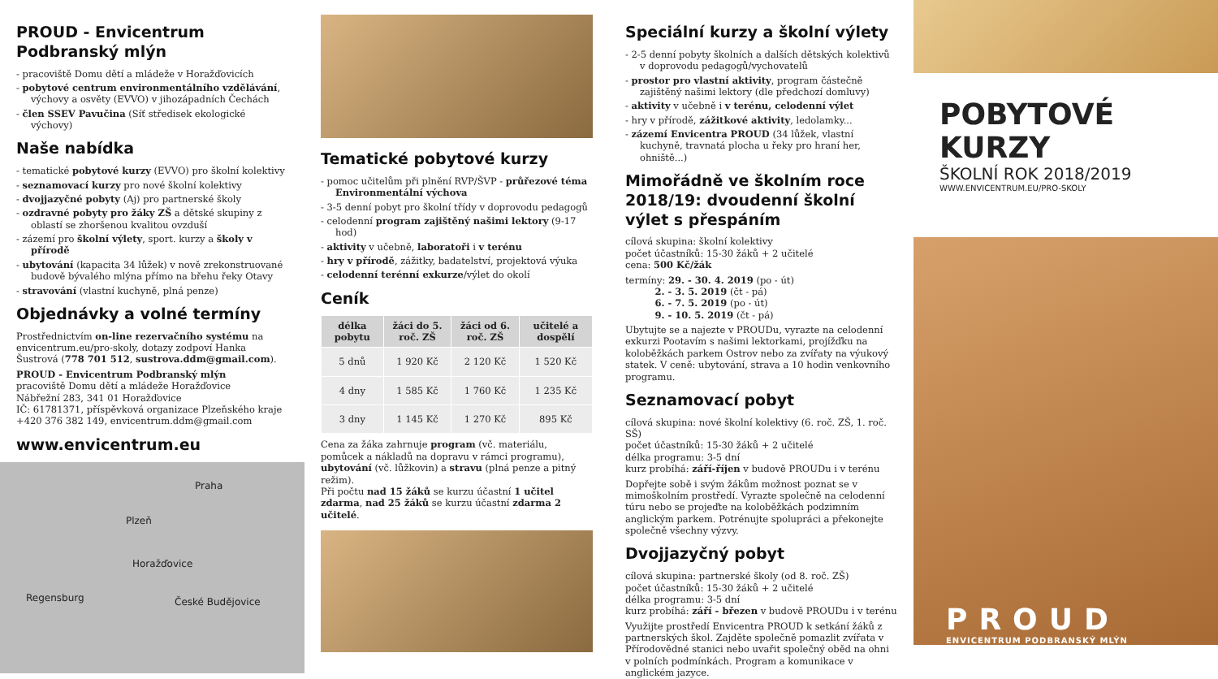PROUD - Envicentrum Podbranský mlýn
- pracoviště Domu dětí a mládeže v Horažďovicích
- pobytové centrum environmentálního vzdělávání, výchovy a osvěty (EVVO) v jihozápadních Čechách
- člen SSEV Pavučina (Síť středisek ekologické výchovy)
Naše nabídka
- tematické pobytové kurzy (EVVO) pro školní kolektivy
- seznamovací kurzy pro nové školní kolektivy
- dvojjazyčné pobyty (Aj) pro partnerské školy
- ozdravné pobyty pro žáky ZŠ a dětské skupiny z oblastí se zhoršenou kvalitou ovzduší
- zázemí pro školní výlety, sport. kurzy a školy v přírodě
- ubytování (kapacita 34 lůžek) v nově zrekonstruované budově bývalého mlýna přímo na břehu řeky Otavy
- stravování (vlastní kuchyně, plná penze)
Objednávky a volné termíny
Prostřednictvím on-line rezervačního systému na envicentrum.eu/pro-skoly, dotazy zodpoví Hanka Šustrová (778 701 512, sustrova.ddm@gmail.com).
PROUD - Envicentrum Podbranský mlýn
pracoviště Domu dětí a mládeže Horažďovice
Nábřežní 283, 341 01 Horažďovice
IČ: 61781371, příspěvková organizace Plzeňského kraje
+420 376 382 149, envicentrum.ddm@gmail.com
www.envicentrum.eu
Praha
Plzeň
Horažďovice
Regensburg České Budějovice
Tematické pobytové kurzy
- pomoc učitelům při plnění RVP/ŠVP - průřezové téma Environmentální výchova
- 3-5 denní pobyt pro školní třídy v doprovodu pedagogů
- celodenní program zajištěný našimi lektory (9-17 hod)
- aktivity v učebně, laboratoři i v terénu
- hry v přírodě, zážitky, badatelství, projektová výuka
- celodenní terénní exkurze/výlet do okolí
Ceník
| délka pobytu | žáci do 5. roč. ZŠ | žáci od 6. roč. ZŠ | učitelé a dospělí |
| --- | --- | --- | --- |
| 5 dnů | 1 920 Kč | 2 120 Kč | 1 520 Kč |
| 4 dny | 1 585 Kč | 1 760 Kč | 1 235 Kč |
| 3 dny | 1 145 Kč | 1 270 Kč | 895 Kč |
Cena za žáka zahrnuje program (vč. materiálu, pomůcek a nákladů na dopravu v rámci programu), ubytování (vč. lůžkovin) a stravu (plná penze a pitný režim).
Při počtu nad 15 žáků se kurzu účastní 1 učitel zdarma, nad 25 žáků se kurzu účastní zdarma 2 učitelé.
Speciální kurzy a školní výlety
- 2-5 denní pobyty školních a dalších dětských kolektivů v doprovodu pedagogů/vychovatelů
- prostor pro vlastní aktivity, program částečně zajištěný našimi lektory (dle předchozí domluvy)
- aktivity v učebně i v terénu, celodenní výlet
- hry v přírodě, zážitkové aktivity, ledolamky...
- zázemí Envicentra PROUD (34 lůžek, vlastní kuchyně, travnatá plocha u řeky pro hraní her, ohniště...)
Mimořádně ve školním roce 2018/19: dvoudenní školní výlet s přespáním
cílová skupina: školní kolektivy
počet účastníků: 15-30 žáků + 2 učitelé
cena: 500 Kč/žák
termíny: 29. - 30. 4. 2019 (po - út)
2. - 3. 5. 2019 (čt - pá)
6. - 7. 5. 2019 (po - út)
9. - 10. 5. 2019 (čt - pá)
Ubytujte se a najezte v PROUDu, vyrazte na celodenní exkurzi Pootavím s našimi lektorkami, projížďku na koloběžkách parkem Ostrov nebo za zvířaty na výukový statek. V ceně: ubytování, strava a 10 hodin venkovního programu.
Seznamovací pobyt
cílová skupina: nové školní kolektivy (6. roč. ZŠ, 1. roč. SŠ)
počet účastníků: 15-30 žáků + 2 učitelé
délka programu: 3-5 dní
kurz probíhá: září-říjen v budově PROUDu i v terénu
Dopřejte sobě i svým žákům možnost poznat se v mimoškolním prostředí. Vyrazte společně na celodenní túru nebo se projeďte na koloběžkách podzimním anglickým parkem. Potrénujte spolupráci a překonejte společně všechny výzvy.
Dvojjazyčný pobyt
cílová skupina: partnerské školy (od 8. roč. ZŠ)
počet účastníků: 15-30 žáků + 2 učitelé
délka programu: 3-5 dní
kurz probíhá: září - březen v budově PROUDu i v terénu
Využijte prostředí Envicentra PROUD k setkání žáků z partnerských škol. Zajděte společně pomazlit zvířata v Přírodovědné stanici nebo uvařit společný oběd na ohni v polních podmínkách. Program a komunikace v anglickém jazyce.
POBYTOVÉ KURZY
ŠKOLNÍ ROK 2018/2019
WWW.ENVICENTRUM.EU/PRO-SKOLY
PROUD
ENVICENTRUM PODBRANSKÝ MLÝN